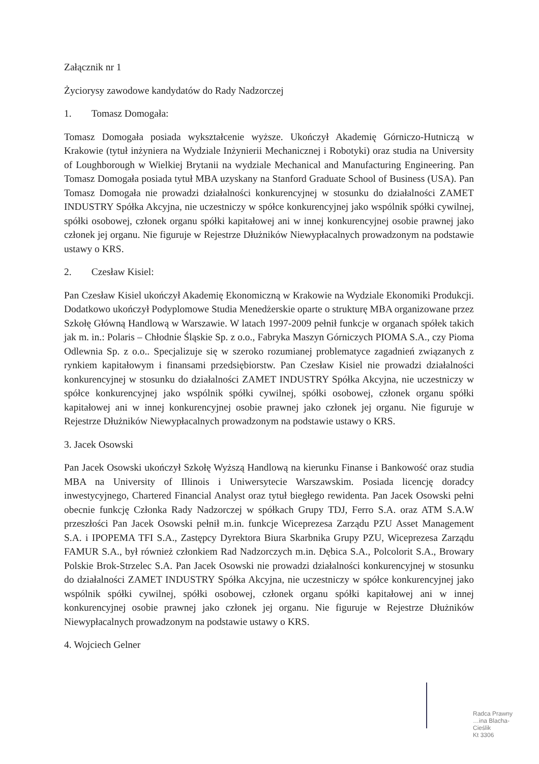Załącznik nr 1
Życiorysy zawodowe kandydatów do Rady Nadzorczej
1. Tomasz Domogała:
Tomasz Domogała posiada wykształcenie wyższe. Ukończył Akademię Górniczo-Hutniczą w Krakowie (tytuł inżyniera na Wydziale Inżynierii Mechanicznej i Robotyki) oraz studia na University of Loughborough w Wielkiej Brytanii na wydziale Mechanical and Manufacturing Engineering. Pan Tomasz Domogała posiada tytuł MBA uzyskany na Stanford Graduate School of Business (USA). Pan Tomasz Domogała nie prowadzi działalności konkurencyjnej w stosunku do działalności ZAMET INDUSTRY Spółka Akcyjna, nie uczestniczy w spółce konkurencyjnej jako wspólnik spółki cywilnej, spółki osobowej, członek organu spółki kapitałowej ani w innej konkurencyjnej osobie prawnej jako członek jej organu. Nie figuruje w Rejestrze Dłużników Niewypłacalnych prowadzonym na podstawie ustawy o KRS.
2. Czesław Kisiel:
Pan Czesław Kisiel ukończył Akademię Ekonomiczną w Krakowie na Wydziale Ekonomiki Produkcji. Dodatkowo ukończył Podyplomowe Studia Menedżerskie oparte o strukturę MBA organizowane przez Szkołę Główną Handlową w Warszawie. W latach 1997-2009 pełnił funkcje w organach spółek takich jak m. in.: Polaris – Chłodnie Śląskie Sp. z o.o., Fabryka Maszyn Górniczych PIOMA S.A., czy Pioma Odlewnia Sp. z o.o.. Specjalizuje się w szeroko rozumianej problematyce zagadnień związanych z rynkiem kapitałowym i finansami przedsiębiorstw. Pan Czesław Kisiel nie prowadzi działalności konkurencyjnej w stosunku do działalności ZAMET INDUSTRY Spółka Akcyjna, nie uczestniczy w spółce konkurencyjnej jako wspólnik spółki cywilnej, spółki osobowej, członek organu spółki kapitałowej ani w innej konkurencyjnej osobie prawnej jako członek jej organu. Nie figuruje w Rejestrze Dłużników Niewypłacalnych prowadzonym na podstawie ustawy o KRS.
3. Jacek Osowski
Pan Jacek Osowski ukończył Szkołę Wyższą Handlową na kierunku Finanse i Bankowość oraz studia MBA na University of Illinois i Uniwersytecie Warszawskim. Posiada licencję doradcy inwestycyjnego, Chartered Financial Analyst oraz tytuł biegłego rewidenta. Pan Jacek Osowski pełni obecnie funkcję Członka Rady Nadzorczej w spółkach Grupy TDJ, Ferro S.A. oraz ATM S.A.W przeszłości Pan Jacek Osowski pełnił m.in. funkcje Wiceprezesa Zarządu PZU Asset Management S.A. i IPOPEMA TFI S.A., Zastępcy Dyrektora Biura Skarbnika Grupy PZU, Wiceprezesa Zarządu FAMUR S.A., był również członkiem Rad Nadzorczych m.in. Dębica S.A., Polcolorit S.A., Browary Polskie Brok-Strzelec S.A. Pan Jacek Osowski nie prowadzi działalności konkurencyjnej w stosunku do działalności ZAMET INDUSTRY Spółka Akcyjna, nie uczestniczy w spółce konkurencyjnej jako wspólnik spółki cywilnej, spółki osobowej, członek organu spółki kapitałowej ani w innej konkurencyjnej osobie prawnej jako członek jej organu. Nie figuruje w Rejestrze Dłużników Niewypłacalnych prowadzonym na podstawie ustawy o KRS.
4. Wojciech Gelner
Radca Prawny
…ina Blacha-Cieślik
Kt 3306